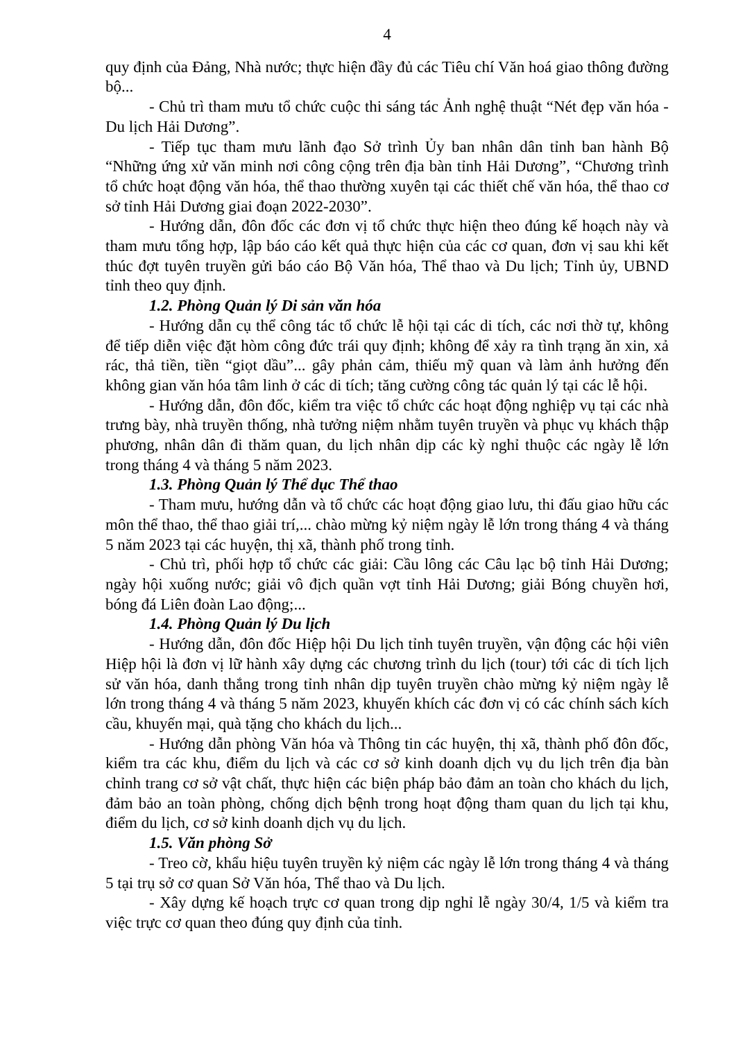4
quy định của Đảng, Nhà nước; thực hiện đầy đủ các Tiêu chí Văn hoá giao thông đường bộ...
- Chủ trì tham mưu tổ chức cuộc thi sáng tác Ảnh nghệ thuật “Nét đẹp văn hóa - Du lịch Hải Dương”.
- Tiếp tục tham mưu lãnh đạo Sở trình Ủy ban nhân dân tỉnh ban hành Bộ “Những ứng xử văn minh nơi công cộng trên địa bàn tỉnh Hải Dương”, “Chương trình tổ chức hoạt động văn hóa, thể thao thường xuyên tại các thiết chế văn hóa, thể thao cơ sở tỉnh Hải Dương giai đoạn 2022-2030”.
- Hướng dẫn, đôn đốc các đơn vị tổ chức thực hiện theo đúng kế hoạch này và tham mưu tổng hợp, lập báo cáo kết quả thực hiện của các cơ quan, đơn vị sau khi kết thúc đợt tuyên truyền gửi báo cáo Bộ Văn hóa, Thể thao và Du lịch; Tỉnh ủy, UBND tỉnh theo quy định.
1.2. Phòng Quản lý Di sản văn hóa
- Hướng dẫn cụ thể công tác tổ chức lễ hội tại các di tích, các nơi thờ tự, không để tiếp diễn việc đặt hòm công đức trái quy định; không để xảy ra tình trạng ăn xin, xả rác, thả tiền, tiền “giọt dầu”... gây phản cảm, thiếu mỹ quan và làm ảnh hưởng đến không gian văn hóa tâm linh ở các di tích; tăng cường công tác quản lý tại các lễ hội.
- Hướng dẫn, đôn đốc, kiểm tra việc tổ chức các hoạt động nghiệp vụ tại các nhà trưng bày, nhà truyền thống, nhà tưởng niệm nhằm tuyên truyền và phục vụ khách thập phương, nhân dân đi thăm quan, du lịch nhân dịp các kỳ nghỉ thuộc các ngày lễ lớn trong tháng 4 và tháng 5 năm 2023.
1.3. Phòng Quản lý Thể dục Thể thao
- Tham mưu, hướng dẫn và tổ chức các hoạt động giao lưu, thi đấu giao hữu các môn thể thao, thể thao giải trí,... chào mừng kỷ niệm ngày lễ lớn trong tháng 4 và tháng 5 năm 2023 tại các huyện, thị xã, thành phố trong tỉnh.
- Chủ trì, phối hợp tổ chức các giải: Cầu lông các Câu lạc bộ tỉnh Hải Dương; ngày hội xuống nước; giải vô địch quần vợt tỉnh Hải Dương; giải Bóng chuyền hơi, bóng đá Liên đoàn Lao động;...
1.4. Phòng Quản lý Du lịch
- Hướng dẫn, đôn đốc Hiệp hội Du lịch tỉnh tuyên truyền, vận động các hội viên Hiệp hội là đơn vị lữ hành xây dựng các chương trình du lịch (tour) tới các di tích lịch sử văn hóa, danh thắng trong tỉnh nhân dịp tuyên truyền chào mừng kỷ niệm ngày lễ lớn trong tháng 4 và tháng 5 năm 2023, khuyến khích các đơn vị có các chính sách kích cầu, khuyến mại, quà tặng cho khách du lịch...
- Hướng dẫn phòng Văn hóa và Thông tin các huyện, thị xã, thành phố đôn đốc, kiểm tra các khu, điểm du lịch và các cơ sở kinh doanh dịch vụ du lịch trên địa bàn chỉnh trang cơ sở vật chất, thực hiện các biện pháp bảo đảm an toàn cho khách du lịch, đảm bảo an toàn phòng, chống dịch bệnh trong hoạt động tham quan du lịch tại khu, điểm du lịch, cơ sở kinh doanh dịch vụ du lịch.
1.5. Văn phòng Sở
- Treo cờ, khẩu hiệu tuyên truyền kỷ niệm các ngày lễ lớn trong tháng 4 và tháng 5 tại trụ sở cơ quan Sở Văn hóa, Thể thao và Du lịch.
- Xây dựng kế hoạch trực cơ quan trong dịp nghỉ lễ ngày 30/4, 1/5 và kiểm tra việc trực cơ quan theo đúng quy định của tỉnh.